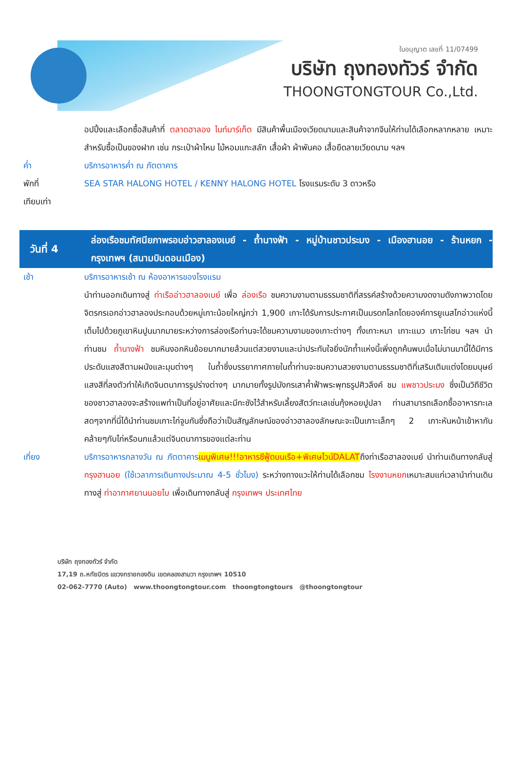ใบอนุญาต เลขที่ 11/07499
บริษัท ถุงทองทัวร์ จำกัด
THOONGTONGTOUR Co.,Ltd.
อปปิ้งและเลือกซื้อสินค้าที่ ตลาดฮาลอง ไนท์มาร์เก็ต มีสินค้าพื้นเมืองเวียดนามและสินค้าจากจีนให้ท่านได้เลือกหลากหลาย เหมาะสำหรับซื้อเป็นของฝาก เช่น กระเป๋าผ้าไหม ไม้หอมแกะสลัก เสื้อผ้า ผ้าพันคอ เสื้อยืดลายเวียดนาม ฯลฯ
ค่ำ บริการอาหารค่ำ ณ ภัตตาคาร
พักที่ SEA STAR HALONG HOTEL / KENNY HALONG HOTEL โรงแรมระดับ 3 ดาวหรือ
เทียบเท่า
วันที่ 4 ล่องเรือชมทัศนียภาพรอบอ่าวฮาลองเบย์ - ถ้ำนางฟ้า - หมู่บ้านชาวประมง - เมืองฮานอย - ร้านหยก - กรุงเทพฯ (สนามบินดอนเมือง)
เช้า บริการอาหารเช้า ณ ห้องอาหารของโรงแรม
นำท่านออกเดินทางสู่ ท่าเรืออ่าวฮาลองเบย์ เพื่อ ล่องเรือ ชมความงามตามธรรมชาติที่สรรค์สร้างด้วยความงดงามดังภาพวาดโดยจิตรกรเอกอ่าวฮาลองประกอบด้วยหมู่เกาะน้อยใหญ่กว่า 1,900 เกาะได้รับการประกาศเป็นมรดกโลกโดยองค์การยูเนสโกอ่าวแห่งนี้เต็มไปด้วยภูเขาหินปูนมากมายระหว่างการล่องเรือท่านจะได้ชมความงามของเกาะต่างๆ ทั้งเกาะหมา เกาะแมว เกาะไก่ชน ฯลฯ นำท่านชม ถ้ำนางฟ้า ชมหินงอกหินย้อยมากมายล้วนแต่สวยงามและน่าประทับใจยิ่งนักถ้ำแห่งนี้เพิ่งถูกค้นพบเมื่อไม่นานมานี้ได้มีการประดับแสงสีตามผนังและมุมต่างๆ ในถ้ำซึ่งบรรยากาศภายในถ้ำท่านจะชมความสวยงามตามธรรมชาติที่เสริมเติมแต่งโดยมนุษย์แสงสีที่ลงตัวทำให้เกิดจินตนาการรูปร่างต่างๆ มากมายทั้งรูปมังกรเสาค้ำฟ้าพระพุทธรูปศิวลึงค์ ชม แพชาวประมง ซึ่งเป็นวิถีชีวิตของชาวฮาลองจะสร้างแพทำเป็นที่อยู่อาศัยและมีกะชังไว้สำหรับเลี้ยงสัตว์ทะเลเช่นกุ้งหอยปูปลา ท่านสามารถเลือกซื้ออาหารทะเลสดๆจากที่นี่ได้นำท่านชมเกาะไก่จูบกันซึ่งถือว่าเป็นสัญลักษณ์ของอ่าวฮาลองลักษณะจะเป็นเกาะเล็กๆ 2 เกาะหันหน้าเข้าหากันคล้ายๆกับไก่หรือนกแล้วแต่จินตนาการของแต่ละท่าน
เที่ยง บริการอาหารกลางวัน ณ ภัตตาคาร เมนูพิเศษ!!!อาหารซีฟู้ดบนเรือ+พิเศษไวน์DALATถึงท่าเรือฮาลองเบย์ นำท่านเดินทางกลับสู่ กรุงฮานอย (ใช้เวลาการเดินทางประมาณ 4-5 ชั่วโมง) ระหว่างทางแวะให้ท่านได้เลือกชม โรงงานหยกเหมาะสมแก่เวลานำท่านเดินทางสู่ ท่าอากาศยานนอยไบ เพื่อเดินทางกลับสู่ กรุงเทพฯ ประเทศไทย
บริษัท ถุงทองทัวร์ จำกัด
17,19 ถ.หทัยมิตร แขวงทรายกองดิน เขตคลองสามวา กรุงเทพฯ 10510
02-062-7770 (Auto) www.thoongtongtour.com thoongtongtours @thoongtongtour